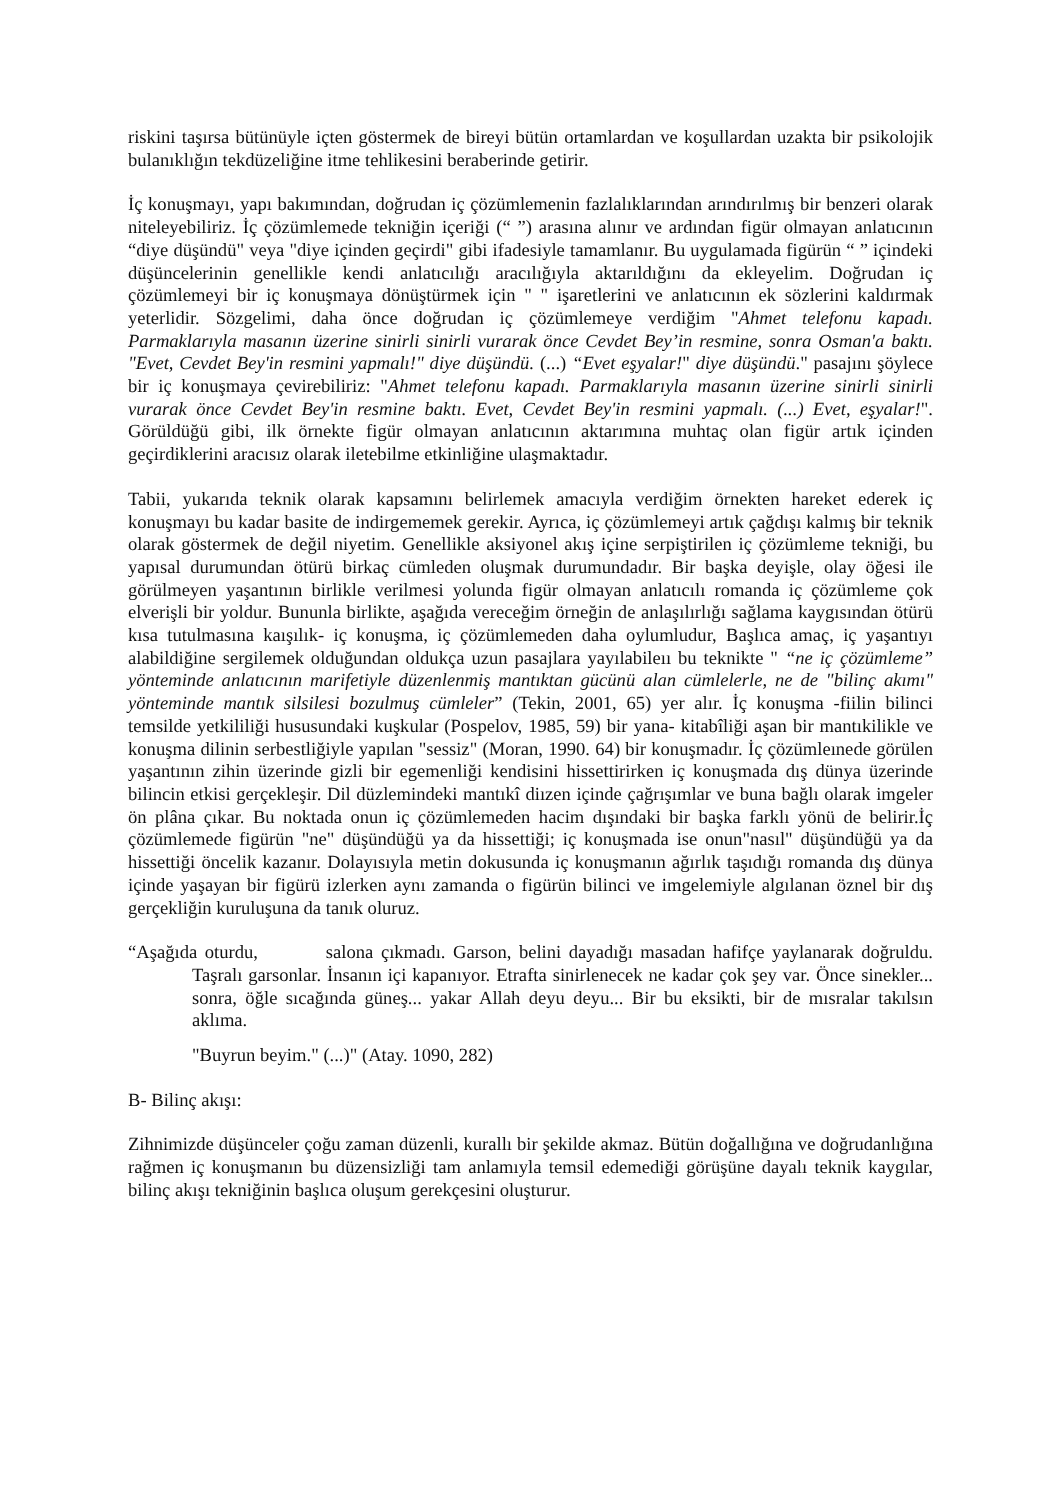riskini taşırsa bütünüyle içten göstermek de bireyi bütün ortamlardan ve koşullardan uzakta bir psikolojik bulanıklığın tekdüzeliğine itme tehlikesini beraberinde getirir.
İç konuşmayı, yapı bakımından, doğrudan iç çözümlemenin fazlalıklarından arındırılmış bir benzeri olarak niteleyebiliriz. İç çözümlemede tekniğin içeriği (“ ”) arasına alınır ve ardından figür olmayan anlatıcının “diye düşündü" veya "diye içinden geçirdi" gibi ifadesiyle tamamlanır. Bu uygulamada figürün “ ” içindeki düşüncelerinin genellikle kendi anlatıcılığı aracılığıyla aktarıldığını da ekleyelim. Doğrudan iç çözümlemeyi bir iç konuşmaya dönüştürmek için " " işaretlerini ve anlatıcının ek sözlerini kaldırmak yeterlidir. Sözgelimi, daha önce doğrudan iç çözümlemeye verdiğim "Ahmet telefonu kapadı. Parmaklarıyla masanın üzerine sinirli sinirli vurarak önce Cevdet Bey’in resmine, sonra Osman'a baktı. "Evet, Cevdet Bey'in resmini yapmalı!" diye düşündü. (...) “Evet eşyalar!" diye düşündü." pasajını şöylece bir iç konuşmaya çevirebiliriz: "Ahmet telefonu kapadı. Parmaklarıyla masanın üzerine sinirli sinirli vurarak önce Cevdet Bey'in resmine baktı. Evet, Cevdet Bey'in resmini yapmalı. (...) Evet, eşyalar!". Görüldüğü gibi, ilk örnekte figür olmayan anlatıcının aktarımına muhtaç olan figür artık içinden geçirdiklerini aracısız olarak iletebilme etkinliğine ulaşmaktadır.
Tabii, yukarıda teknik olarak kapsamını belirlemek amacıyla verdiğim örnekten hareket ederek iç konuşmayı bu kadar basite de indirgememek gerekir. Ayrıca, iç çözümlemeyi artık çağdışı kalmış bir teknik olarak göstermek de değil niyetim. Genellikle aksiyonel akış içine serpiştirilen iç çözümleme tekniği, bu yapısal durumundan ötürü birkaç cümleden oluşmak durumundadır. Bir başka deyişle, olay öğesi ile görülmeyen yaşantının birlikle verilmesi yolunda figür olmayan anlatıcılı romanda iç çözümleme çok elverişli bir yoldur. Bununla birlikte, aşağıda vereceğim örneğin de anlaşılırlığı sağlama kaygısından ötürü kısa tutulmasına kaışılık- iç konuşma, iç çözümlemeden daha oylumludur, Başlıca amaç, iç yaşantıyı alabildiğine sergilemek olduğundan oldukça uzun pasajlara yayılabileıı bu teknikte " “ne iç çözümleme” yönteminde anlatıcının marifetiyle düzenlenmiş mantıktan gücünü alan cümlelerle, ne de "bilinç akımı" yönteminde mantık silsilesi bozulmuş cümleler” (Tekin, 2001, 65) yer alır. İç konuşma -fiilin bilinci temsilde yetkililiği hususundaki kuşkular (Pospelov, 1985, 59) bir yana- kitabîliği aşan bir mantıkilikle ve konuşma dilinin serbestliğiyle yapılan "sessiz" (Moran, 1990. 64) bir konuşmadır. İç çözümleınede görülen yaşantının zihin üzerinde gizli bir egemenliği kendisini hissettirirken iç konuşmada dış dünya üzerinde bilincin etkisi gerçekleşir. Dil düzlemindeki mantıkî diızen içinde çağrışımlar ve buna bağlı olarak imgeler ön plâna çıkar. Bu noktada onun iç çözümlemeden hacim dışındaki bir başka farklı yönü de belirir.İç çözümlemede figürün "ne" düşündüğü ya da hissettiği; iç konuşmada ise onun"nasıl" düşündüğü ya da hissettiği öncelik kazanır. Dolayısıyla metin dokusunda iç konuşmanın ağırlık taşıdığı romanda dış dünya içinde yaşayan bir figürü izlerken aynı zamanda o figürün bilinci ve imgelemiyle algılanan öznel bir dış gerçekliğin kuruluşuna da tanık oluruz.
“Aşağıda oturdu, salona çıkmadı. Garson, belini dayadığı masadan hafifçe yaylanarak doğruldu. Taşralı garsonlar. İnsanın içi kapanıyor. Etrafta sinirlenecek ne kadar çok şey var. Önce sinekler... sonra, öğle sıcağında güneş... yakar Allah deyu deyu... Bir bu eksikti, bir de mısralar takılsın aklıma.
"Buyrun beyim." (...)" (Atay. 1090, 282)
B- Bilinç akışı:
Zihnimizde düşünceler çoğu zaman düzenli, kurallı bir şekilde akmaz. Bütün doğallığına ve doğrudanlığına rağmen iç konuşmanın bu düzensizliği tam anlamıyla temsil edemediği görüşüne dayalı teknik kaygılar, bilinç akışı tekniğinin başlıca oluşum gerekçesini oluşturur.